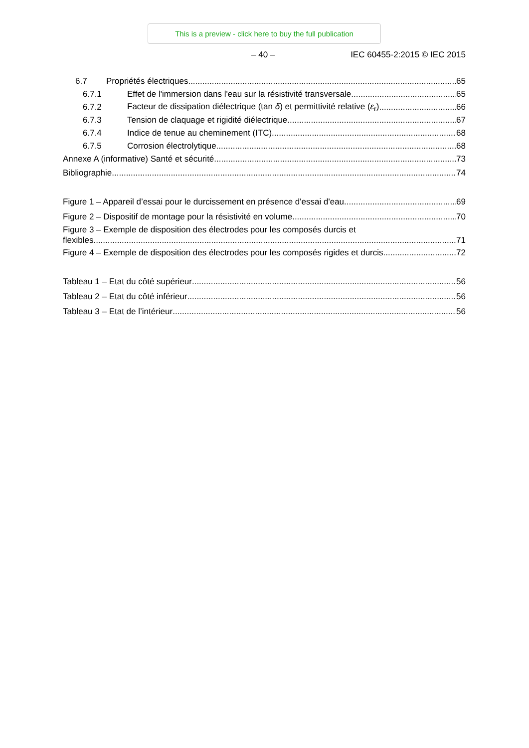This is a preview - click here to buy the full publication
– 40 – IEC 60455-2:2015 © IEC 2015
6.7 Propriétés électriques 65
6.7.1 Effet de l'immersion dans l'eau sur la résistivité transversale 65
6.7.2 Facteur de dissipation diélectrique (tan δ) et permittivité relative (ε<sub>r</sub>) 66
6.7.3 Tension de claquage et rigidité diélectrique 67
6.7.4 Indice de tenue au cheminement (ITC) 68
6.7.5 Corrosion électrolytique 68
Annexe A (informative) Santé et sécurité 73
Bibliographie 74
Figure 1 – Appareil d’essai pour le durcissement en présence d'essai d'eau 69
Figure 2 – Dispositif de montage pour la résistivité en volume 70
Figure 3 – Exemple de disposition des électrodes pour les composés durcis et
flexibles 71
Figure 4 – Exemple de disposition des électrodes pour les composés rigides et durcis 72
Tableau 1 – Etat du côté supérieur 56
Tableau 2 – Etat du côté inférieur 56
Tableau 3 – Etat de l’intérieur 56